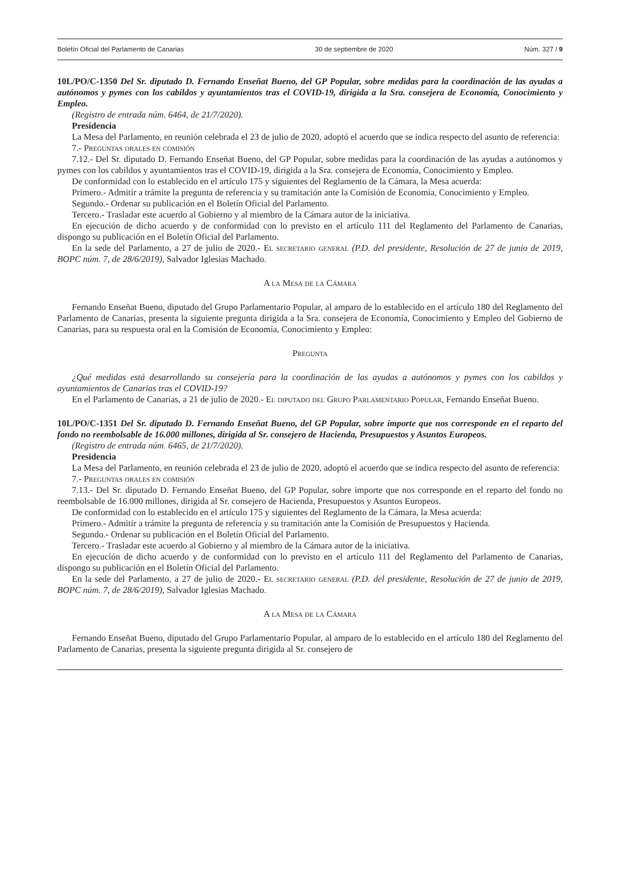Boletín Oficial del Parlamento de Canarias 30 de septiembre de 2020 Núm. 327 / 9
10L/PO/C-1350 Del Sr. diputado D. Fernando Enseñat Bueno, del GP Popular, sobre medidas para la coordinación de las ayudas a autónomos y pymes con los cabildos y ayuntamientos tras el COVID-19, dirigida a la Sra. consejera de Economía, Conocimiento y Empleo.
(Registro de entrada núm. 6464, de 21/7/2020).
Presidencia
La Mesa del Parlamento, en reunión celebrada el 23 de julio de 2020, adoptó el acuerdo que se indica respecto del asunto de referencia:
7.- Preguntas orales en comisión
7.12.- Del Sr. diputado D. Fernando Enseñat Bueno, del GP Popular, sobre medidas para la coordinación de las ayudas a autónomos y pymes con los cabildos y ayuntamientos tras el COVID-19, dirigida a la Sra. consejera de Economía, Conocimiento y Empleo.
De conformidad con lo establecido en el artículo 175 y siguientes del Reglamento de la Cámara, la Mesa acuerda:
Primero.- Admitir a trámite la pregunta de referencia y su tramitación ante la Comisión de Economía, Conocimiento y Empleo.
Segundo.- Ordenar su publicación en el Boletín Oficial del Parlamento.
Tercero.- Trasladar este acuerdo al Gobierno y al miembro de la Cámara autor de la iniciativa.
En ejecución de dicho acuerdo y de conformidad con lo previsto en el artículo 111 del Reglamento del Parlamento de Canarias, dispongo su publicación en el Boletín Oficial del Parlamento.
En la sede del Parlamento, a 27 de julio de 2020.- El secretario general (P.D. del presidente, Resolución de 27 de junio de 2019, BOPC núm. 7, de 28/6/2019), Salvador Iglesias Machado.
A la Mesa de la Cámara
Fernando Enseñat Bueno, diputado del Grupo Parlamentario Popular, al amparo de lo establecido en el artículo 180 del Reglamento del Parlamento de Canarias, presenta la siguiente pregunta dirigida a la Sra. consejera de Economía, Conocimiento y Empleo del Gobierno de Canarias, para su respuesta oral en la Comisión de Economía, Conocimiento y Empleo:
Pregunta
¿Qué medidas está desarrollando su consejería para la coordinación de las ayudas a autónomos y pymes con los cabildos y ayuntamientos de Canarias tras el COVID-19?
En el Parlamento de Canarias, a 21 de julio de 2020.- El diputado del Grupo Parlamentario Popular, Fernando Enseñat Bueno.
10L/PO/C-1351 Del Sr. diputado D. Fernando Enseñat Bueno, del GP Popular, sobre importe que nos corresponde en el reparto del fondo no reembolsable de 16.000 millones, dirigida al Sr. consejero de Hacienda, Presupuestos y Asuntos Europeos.
(Registro de entrada núm. 6465, de 21/7/2020).
Presidencia
La Mesa del Parlamento, en reunión celebrada el 23 de julio de 2020, adoptó el acuerdo que se indica respecto del asunto de referencia:
7.- Preguntas orales en comisión
7.13.- Del Sr. diputado D. Fernando Enseñat Bueno, del GP Popular, sobre importe que nos corresponde en el reparto del fondo no reembolsable de 16.000 millones, dirigida al Sr. consejero de Hacienda, Presupuestos y Asuntos Europeos.
De conformidad con lo establecido en el artículo 175 y siguientes del Reglamento de la Cámara, la Mesa acuerda:
Primero.- Admitir a trámite la pregunta de referencia y su tramitación ante la Comisión de Presupuestos y Hacienda.
Segundo.- Ordenar su publicación en el Boletín Oficial del Parlamento.
Tercero.- Trasladar este acuerdo al Gobierno y al miembro de la Cámara autor de la iniciativa.
En ejecución de dicho acuerdo y de conformidad con lo previsto en el artículo 111 del Reglamento del Parlamento de Canarias, dispongo su publicación en el Boletín Oficial del Parlamento.
En la sede del Parlamento, a 27 de julio de 2020.- El secretario general (P.D. del presidente, Resolución de 27 de junio de 2019, BOPC núm. 7, de 28/6/2019), Salvador Iglesias Machado.
A la Mesa de la Cámara
Fernando Enseñat Bueno, diputado del Grupo Parlamentario Popular, al amparo de lo establecido en el artículo 180 del Reglamento del Parlamento de Canarias, presenta la siguiente pregunta dirigida al Sr. consejero de